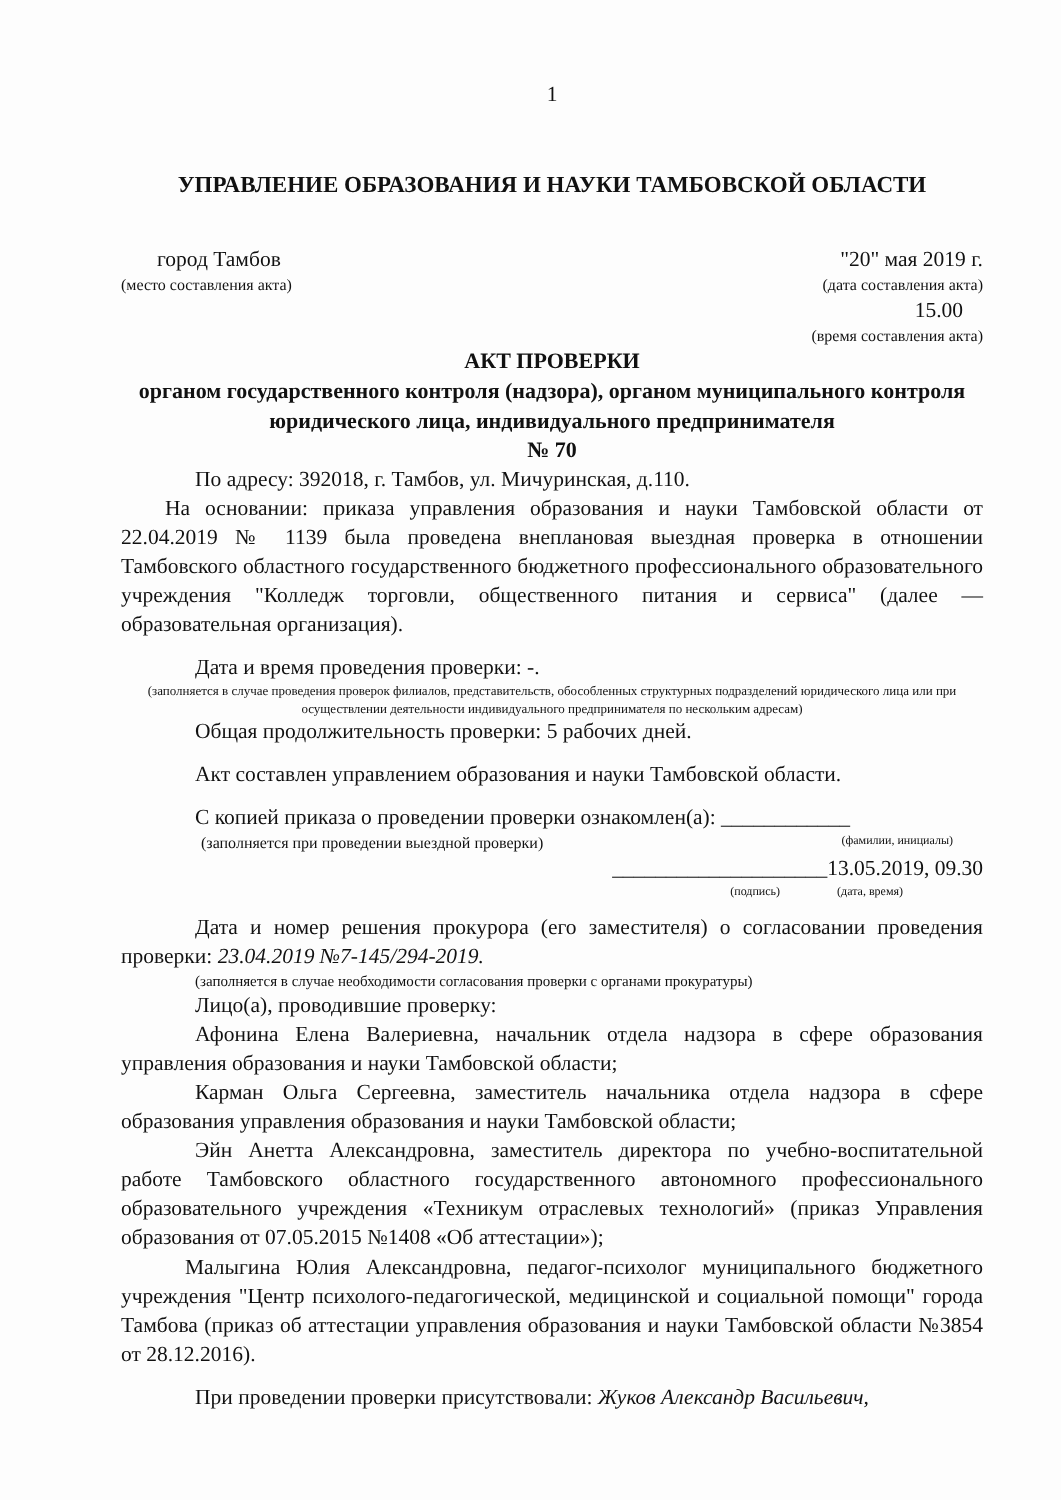1
УПРАВЛЕНИЕ ОБРАЗОВАНИЯ И НАУКИ ТАМБОВСКОЙ ОБЛАСТИ
город Тамбов "20" мая 2019 г.
(место составления акта) (дата составления акта)
15.00
(время составления акта)
АКТ ПРОВЕРКИ
органом государственного контроля (надзора), органом муниципального контроля юридического лица, индивидуального предпринимателя
№ 70
По адресу: 392018, г. Тамбов, ул. Мичуринская, д.110.
На основании: приказа управления образования и науки Тамбовской области от 22.04.2019 № 1139 была проведена внеплановая выездная проверка в отношении Тамбовского областного государственного бюджетного профессионального образовательного учреждения "Колледж торговли, общественного питания и сервиса" (далее — образовательная организация).
Дата и время проведения проверки: -.
(заполняется в случае проведения проверок филиалов, представительств, обособленных структурных подразделений юридического лица или при осуществлении деятельности индивидуального предпринимателя по нескольким адресам)
Общая продолжительность проверки: 5 рабочих дней.
Акт составлен управлением образования и науки Тамбовской области.
С копией приказа о проведении проверки ознакомлен(а): ____________
(заполняется при проведении выездной проверки) (фамилии, инициалы)
____________________13.05.2019, 09.30
(подпись) (дата, время)
Дата и номер решения прокурора (его заместителя) о согласовании проведения проверки: 23.04.2019 №7-145/294-2019.
(заполняется в случае необходимости согласования проверки с органами прокуратуры)
Лицо(а), проводившие проверку:
Афонина Елена Валериевна, начальник отдела надзора в сфере образования управления образования и науки Тамбовской области;
Карман Ольга Сергеевна, заместитель начальника отдела надзора в сфере образования управления образования и науки Тамбовской области;
Эйн Анетта Александровна, заместитель директора по учебно-воспитательной работе Тамбовского областного государственного автономного профессионального образовательного учреждения «Техникум отраслевых технологий» (приказ Управления образования от 07.05.2015 №1408 «Об аттестации»);
Малыгина Юлия Александровна, педагог-психолог муниципального бюджетного учреждения "Центр психолого-педагогической, медицинской и социальной помощи" города Тамбова (приказ об аттестации управления образования и науки Тамбовской области №3854 от 28.12.2016).
При проведении проверки присутствовали: Жуков Александр Васильевич,